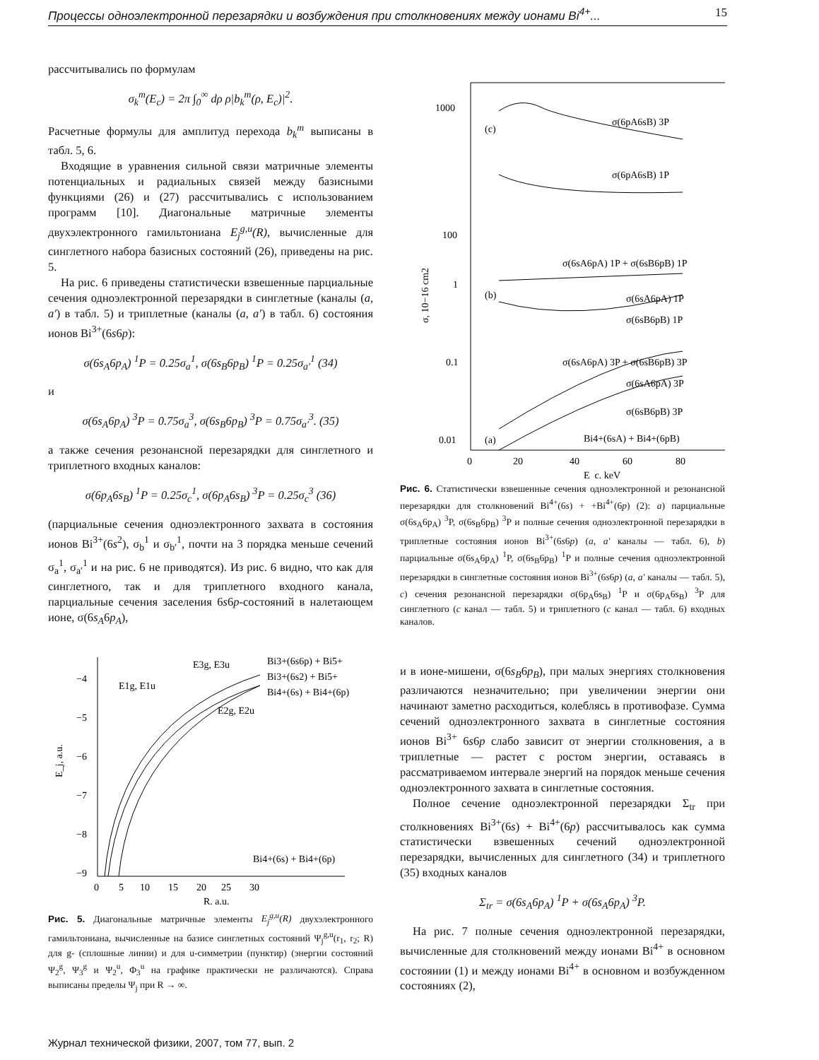Процессы одноэлектронной перезарядки и возбуждения при столкновениях между ионами Bi<sup>4+</sup>... 15
рассчитывались по формулам
σ<sub>k</sub><sup>m</sup>(E<sub>c</sub>) = 2π ∫<sub>0</sub><sup>∞</sup> dρ ρ|b<sub>k</sub><sup>m</sup>(ρ, E<sub>c</sub>)|<sup>2</sup>.
Расчетные формулы для амплитуд перехода b<sub>k</sub><sup>m</sup> выписаны в табл. 5, 6.
Входящие в уравнения сильной связи матричные элементы потенциальных и радиальных связей между базисными функциями (26) и (27) рассчитывались с использованием программ [10]. Диагональные матричные элементы двухэлектронного гамильтониана E<sub>j</sub><sup>g,u</sup>(R), вычисленные для синглетного набора базисных состояний (26), приведены на рис. 5.
На рис. 6 приведены статистически взвешенные парциальные сечения одноэлектронной перезарядки в синглетные (каналы (a, a′) в табл. 5) и триплетные (каналы (a, a′) в табл. 6) состояния ионов Bi<sup>3+</sup>(6s6p):
σ(6s<sub>A</sub>6p<sub>A</sub>) <sup>1</sup>P = 0.25σ<sub>a</sub><sup>1</sup>, σ(6s<sub>B</sub>6p<sub>B</sub>) <sup>1</sup>P = 0.25σ<sub>a′</sub><sup>1</sup> (34)
и
σ(6s<sub>A</sub>6p<sub>A</sub>) <sup>3</sup>P = 0.75σ<sub>a</sub><sup>3</sup>, σ(6s<sub>B</sub>6p<sub>B</sub>) <sup>3</sup>P = 0.75σ<sub>a′</sub><sup>3</sup>. (35)
а также сечения резонансной перезарядки для синглетного и триплетного входных каналов:
σ(6p<sub>A</sub>6s<sub>B</sub>) <sup>1</sup>P = 0.25σ<sub>c</sub><sup>1</sup>, σ(6p<sub>A</sub>6s<sub>B</sub>) <sup>3</sup>P = 0.25σ<sub>c</sub><sup>3</sup> (36)
(парциальные сечения одноэлектронного захвата в состояния ионов Bi<sup>3+</sup>(6s<sup>2</sup>), σ<sub>b</sub><sup>1</sup> и σ<sub>b′</sub><sup>1</sup>, почти на 3 порядка меньше сечений σ<sub>a</sub><sup>1</sup>, σ<sub>a′</sub><sup>1</sup> и на рис. 6 не приводятся). Из рис. 6 видно, что как для синглетного, так и для триплетного входного канала, парциальные сечения заселения 6s6p-состояний в налетающем ионе, σ(6s<sub>A</sub>6p<sub>A</sub>),
−4
−5
−6
−7
−8
−9
0
5
10
15
20
25
30
R, a.u.
E_j, a.u.
E3g, E3u
E1g, E1u
E2g, E2u
Bi3+(6s6p) + Bi5+
Bi3+(6s2) + Bi5+
Bi4+(6s) + Bi4+(6p)
Bi4+(6s) + Bi4+(6p)
Рис. 5. Диагональные матричные элементы E<sub>j</sub><sup>g,u</sup>(R) двухэлектронного гамильтониана, вычисленные на базисе синглетных состояний Ψ<sub>j</sub><sup>g,u</sup>(r<sub>1</sub>, r<sub>2</sub>; R) для g- (сплошные линии) и для u-симметрии (пунктир) (энергии состояний Ψ<sub>2</sub><sup>g</sup>, Ψ<sub>3</sub><sup>g</sup> и Ψ<sub>2</sub><sup>u</sup>, Φ<sub>3</sub><sup>u</sup> на графике практически не различаются). Справа выписаны пределы Ψ<sub>j</sub> при R → ∞.
1000
100
1
0.1
0.01
0
20
40
60
80
E_c, keV
σ, 10−16 cm2
(c)
(b)
(a)
σ(6pA6sB) 3P
σ(6pA6sB) 1P
σ(6sA6pA) 1P + σ(6sB6pB) 1P
σ(6sA6pA) 1P
σ(6sB6pB) 1P
σ(6sA6pA) 3P + σ(6sB6pB) 3P
σ(6sA6pA) 3P
σ(6sB6pB) 3P
Bi4+(6sA) + Bi4+(6pB)
Рис. 6. Статистически взвешенные сечения одноэлектронной и резонансной перезарядки для столкновений Bi<sup>4+</sup>(6s) + +Bi<sup>4+</sup>(6p) (2): a) парциальные σ(6s<sub>A</sub>6p<sub>A</sub>) <sup>3</sup>P, σ(6s<sub>B</sub>6p<sub>B</sub>) <sup>3</sup>P и полные сечения одноэлектронной перезарядки в триплетные состояния ионов Bi<sup>3+</sup>(6s6p) (a, a′ каналы — табл. 6), b) парциальные σ(6s<sub>A</sub>6p<sub>A</sub>) <sup>1</sup>P, σ(6s<sub>B</sub>6p<sub>B</sub>) <sup>1</sup>P и полные сечения одноэлектронной перезарядки в синглетные состояния ионов Bi<sup>3+</sup>(6s6p) (a, a′ каналы — табл. 5), c) сечения резонансной перезарядки σ(6p<sub>A</sub>6s<sub>B</sub>) <sup>1</sup>P и σ(6p<sub>A</sub>6s<sub>B</sub>) <sup>3</sup>P для синглетного (c канал — табл. 5) и триплетного (c канал — табл. 6) входных каналов.
и в ионе-мишени, σ(6s<sub>B</sub>6p<sub>B</sub>), при малых энергиях столкновения различаются незначительно; при увеличении энергии они начинают заметно расходиться, колеблясь в противофазе. Сумма сечений одноэлектронного захвата в синглетные состояния ионов Bi<sup>3+</sup> 6s6p слабо зависит от энергии столкновения, а в триплетные — растет с ростом энергии, оставаясь в рассматриваемом интервале энергий на порядок меньше сечения одноэлектронного захвата в синглетные состояния.
Полное сечение одноэлектронной перезарядки Σ<sub>tr</sub> при столкновениях Bi<sup>3+</sup>(6s) + Bi<sup>4+</sup>(6p) рассчитывалось как сумма статистически взвешенных сечений одноэлектронной перезарядки, вычисленных для синглетного (34) и триплетного (35) входных каналов
Σ<sub>tr</sub> = σ(6s<sub>A</sub>6p<sub>A</sub>) <sup>1</sup>P + σ(6s<sub>A</sub>6p<sub>A</sub>) <sup>3</sup>P.
На рис. 7 полные сечения одноэлектронной перезарядки, вычисленные для столкновений между ионами Bi<sup>4+</sup> в основном состоянии (1) и между ионами Bi<sup>4+</sup> в основном и возбужденном состояниях (2),
Журнал технической физики, 2007, том 77, вып. 2